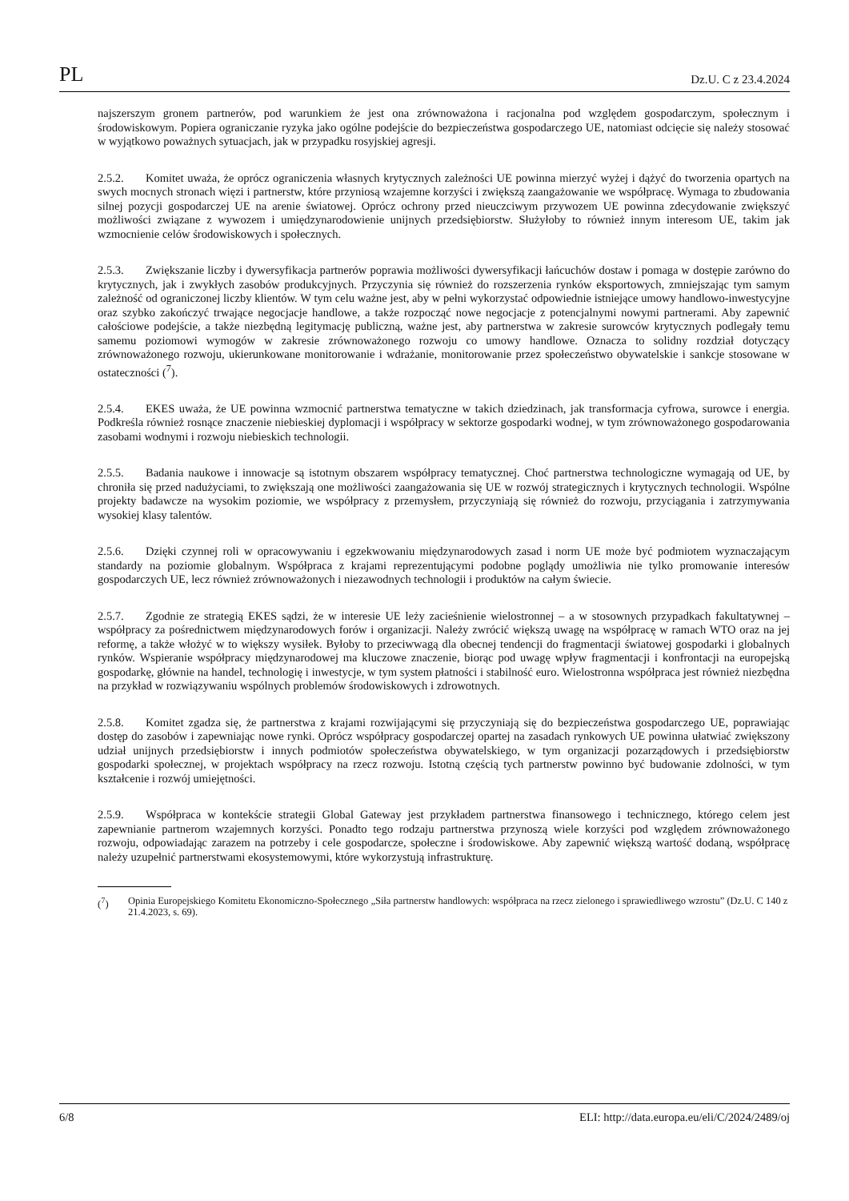PL Dz.U. C z 23.4.2024
najszerszym gronem partnerów, pod warunkiem że jest ona zrównoważona i racjonalna pod względem gospodarczym, społecznym i środowiskowym. Popiera ograniczanie ryzyka jako ogólne podejście do bezpieczeństwa gospodarczego UE, natomiast odcięcie się należy stosować w wyjątkowo poważnych sytuacjach, jak w przypadku rosyjskiej agresji.
2.5.2. Komitet uważa, że oprócz ograniczenia własnych krytycznych zależności UE powinna mierzyć wyżej i dążyć do tworzenia opartych na swych mocnych stronach więzi i partnerstw, które przyniosą wzajemne korzyści i zwiększą zaangażowanie we współpracę. Wymaga to zbudowania silnej pozycji gospodarczej UE na arenie światowej. Oprócz ochrony przed nieuczciwym przywozem UE powinna zdecydowanie zwiększyć możliwości związane z wywozem i umiędzynarodowienie unijnych przedsiębiorstw. Służyłoby to również innym interesom UE, takim jak wzmocnienie celów środowiskowych i społecznych.
2.5.3. Zwiększanie liczby i dywersyfikacja partnerów poprawia możliwości dywersyfikacji łańcuchów dostaw i pomaga w dostępie zarówno do krytycznych, jak i zwykłych zasobów produkcyjnych. Przyczynia się również do rozszerzenia rynków eksportowych, zmniejszając tym samym zależność od ograniczonej liczby klientów. W tym celu ważne jest, aby w pełni wykorzystać odpowiednie istniejące umowy handlowo-inwestycyjne oraz szybko zakończyć trwające negocjacje handlowe, a także rozpocząć nowe negocjacje z potencjalnymi nowymi partnerami. Aby zapewnić całościowe podejście, a także niezbędną legitymację publiczną, ważne jest, aby partnerstwa w zakresie surowców krytycznych podlegały temu samemu poziomowi wymogów w zakresie zrównoważonego rozwoju co umowy handlowe. Oznacza to solidny rozdział dotyczący zrównoważonego rozwoju, ukierunkowane monitorowanie i wdrażanie, monitorowanie przez społeczeństwo obywatelskie i sankcje stosowane w ostateczności (<sup>7</sup>).
2.5.4. EKES uważa, że UE powinna wzmocnić partnerstwa tematyczne w takich dziedzinach, jak transformacja cyfrowa, surowce i energia. Podkreśla również rosnące znaczenie niebieskiej dyplomacji i współpracy w sektorze gospodarki wodnej, w tym zrównoważonego gospodarowania zasobami wodnymi i rozwoju niebieskich technologii.
2.5.5. Badania naukowe i innowacje są istotnym obszarem współpracy tematycznej. Choć partnerstwa technologiczne wymagają od UE, by chroniła się przed nadużyciami, to zwiększają one możliwości zaangażowania się UE w rozwój strategicznych i krytycznych technologii. Wspólne projekty badawcze na wysokim poziomie, we współpracy z przemysłem, przyczyniają się również do rozwoju, przyciągania i zatrzymywania wysokiej klasy talentów.
2.5.6. Dzięki czynnej roli w opracowywaniu i egzekwowaniu międzynarodowych zasad i norm UE może być podmiotem wyznaczającym standardy na poziomie globalnym. Współpraca z krajami reprezentującymi podobne poglądy umożliwia nie tylko promowanie interesów gospodarczych UE, lecz również zrównoważonych i niezawodnych technologii i produktów na całym świecie.
2.5.7. Zgodnie ze strategią EKES sądzi, że w interesie UE leży zacieśnienie wielostronnej – a w stosownych przypadkach fakultatywnej – współpracy za pośrednictwem międzynarodowych forów i organizacji. Należy zwrócić większą uwagę na współpracę w ramach WTO oraz na jej reformę, a także włożyć w to większy wysiłek. Byłoby to przeciwwagą dla obecnej tendencji do fragmentacji światowej gospodarki i globalnych rynków. Wspieranie współpracy międzynarodowej ma kluczowe znaczenie, biorąc pod uwagę wpływ fragmentacji i konfrontacji na europejską gospodarkę, głównie na handel, technologię i inwestycje, w tym system płatności i stabilność euro. Wielostronna współpraca jest również niezbędna na przykład w rozwiązywaniu wspólnych problemów środowiskowych i zdrowotnych.
2.5.8. Komitet zgadza się, że partnerstwa z krajami rozwijającymi się przyczyniają się do bezpieczeństwa gospodarczego UE, poprawiając dostęp do zasobów i zapewniając nowe rynki. Oprócz współpracy gospodarczej opartej na zasadach rynkowych UE powinna ułatwiać zwiększony udział unijnych przedsiębiorstw i innych podmiotów społeczeństwa obywatelskiego, w tym organizacji pozarządowych i przedsiębiorstw gospodarki społecznej, w projektach współpracy na rzecz rozwoju. Istotną częścią tych partnerstw powinno być budowanie zdolności, w tym kształcenie i rozwój umiejętności.
2.5.9. Współpraca w kontekście strategii Global Gateway jest przykładem partnerstwa finansowego i technicznego, którego celem jest zapewnianie partnerom wzajemnych korzyści. Ponadto tego rodzaju partnerstwa przynoszą wiele korzyści pod względem zrównoważonego rozwoju, odpowiadając zarazem na potrzeby i cele gospodarcze, społeczne i środowiskowe. Aby zapewnić większą wartość dodaną, współpracę należy uzupełnić partnerstwami ekosystemowymi, które wykorzystują infrastrukturę.
(<sup>7</sup>) Opinia Europejskiego Komitetu Ekonomiczno-Społecznego „Siła partnerstw handlowych: współpraca na rzecz zielonego i sprawiedliwego wzrostu” (Dz.U. C 140 z 21.4.2023, s. 69).
6/8 ELI: http://data.europa.eu/eli/C/2024/2489/oj